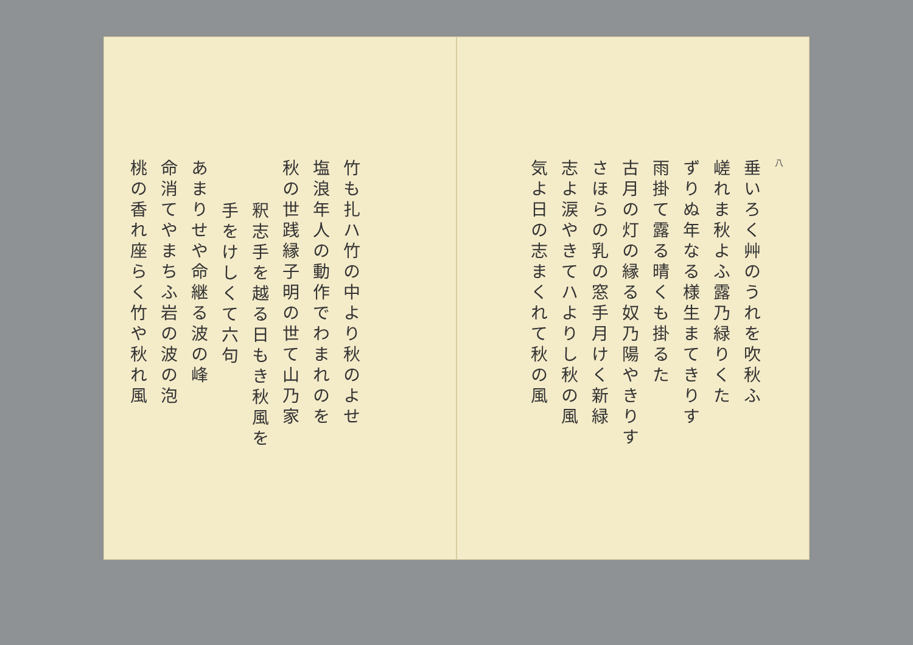竹も扎ハ竹の中より秋のよせ
塩浪年人の動作でわまれのを
秋の世践縁子明の世て山乃家
釈志手を越る日もき秋風を
手をけしくて六句
あまりせや命継る波の峰
命消てやまちふ岩の波の泡
桃の香れ座らく竹や秋れ風
八
垂いろく艸のうれを吹秋ふ
嵯れま秋よふ露乃緑りくた
ずりぬ年なる様生まてきりす
雨掛て露る晴くも掛るた
古月の灯の縁る奴乃陽やきりす
さほらの乳の窓手月けく新緑
志よ涙やきてハよりし秋の風
気よ日の志まくれて秋の風